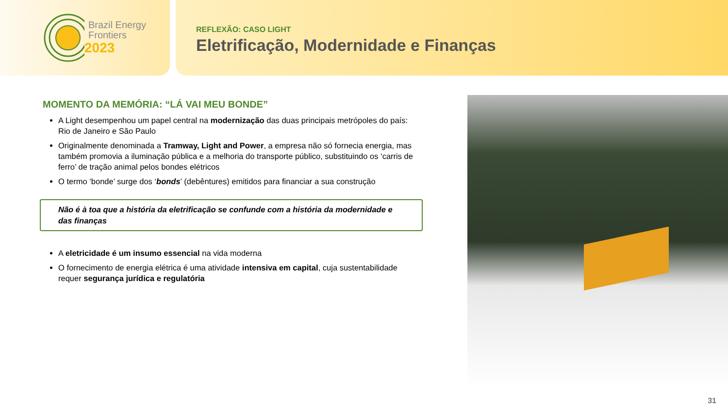Brazil Energy
Frontiers
2023
REFLEXÃO: CASO LIGHT
Eletrificação, Modernidade e Finanças
MOMENTO DA MEMÓRIA: “LÁ VAI MEU BONDE”
A Light desempenhou um papel central na modernização das duas principais metrópoles do país: Rio de Janeiro e São Paulo
Originalmente denominada a Tramway, Light and Power, a empresa não só fornecia energia, mas também promovia a iluminação pública e a melhoria do transporte público, substituindo os ‘carris de ferro’ de tração animal pelos bondes elétricos
O termo ‘bonde’ surge dos ‘bonds’ (debêntures) emitidos para financiar a sua construção
Não é à toa que a história da eletrificação se confunde com a história da modernidade e das finanças
A eletricidade é um insumo essencial na vida moderna
O fornecimento de energia elétrica é uma atividade intensiva em capital, cuja sustentabilidade requer segurança jurídica e regulatória
31